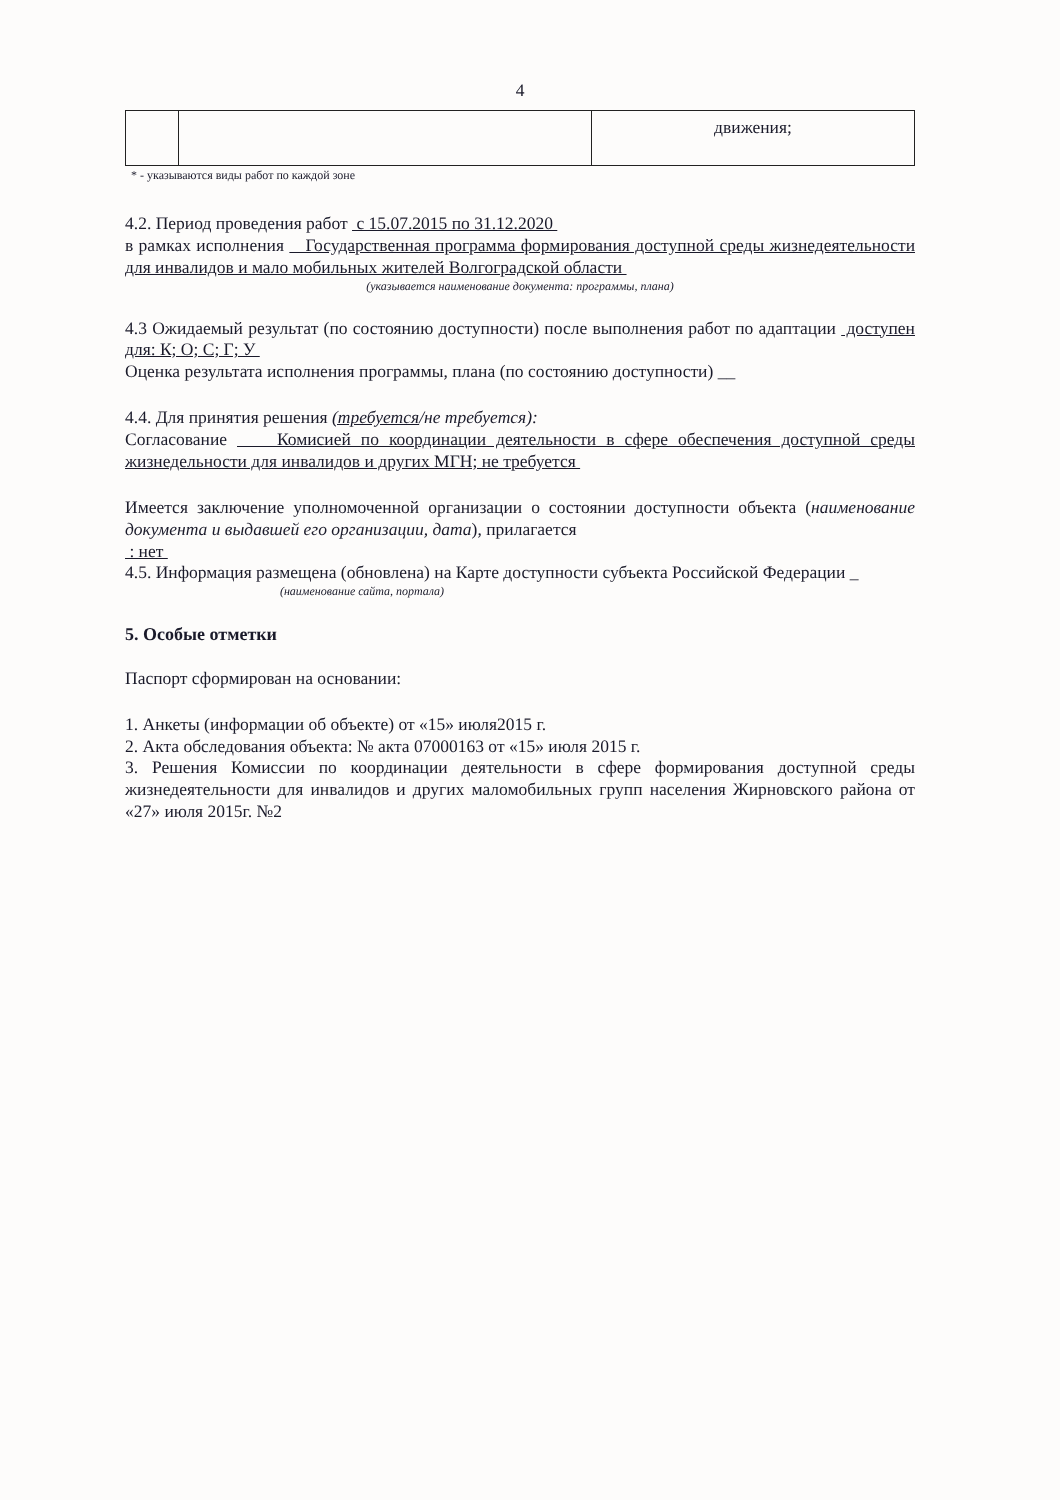4
| | | движения; |
* - указываются виды работ по каждой зоне
4.2. Период проведения работ с 15.07.2015 по 31.12.2020
в рамках исполнения Государственная программа формирования доступной среды жизнедеятельности для инвалидов и мало мобильных жителей Волгоградской области
(указывается наименование документа: программы, плана)
4.3 Ожидаемый результат (по состоянию доступности) после выполнения работ по адаптации доступен для: К; О; С; Г; У
Оценка результата исполнения программы, плана (по состоянию доступности) __
4.4. Для принятия решения (требуется/не требуется):
Согласование Комисией по координации деятельности в сфере обеспечения доступной среды жизнедельности для инвалидов и других МГН; не требуется
Имеется заключение уполномоченной организации о состоянии доступности объекта (наименование документа и выдавшей его организации, дата), прилагается
: нет
4.5. Информация размещена (обновлена) на Карте доступности субъекта Российской Федерации _
(наименование сайта, портала)
5. Особые отметки
Паспорт сформирован на основании:
1. Анкеты (информации об объекте) от «15» июля2015 г.
2. Акта обследования объекта: № акта 07000163 от «15» июля 2015 г.
3. Решения Комиссии по координации деятельности в сфере формирования доступной среды жизнедеятельности для инвалидов и других маломобильных групп населения Жирновского района от «27» июля 2015г. №2